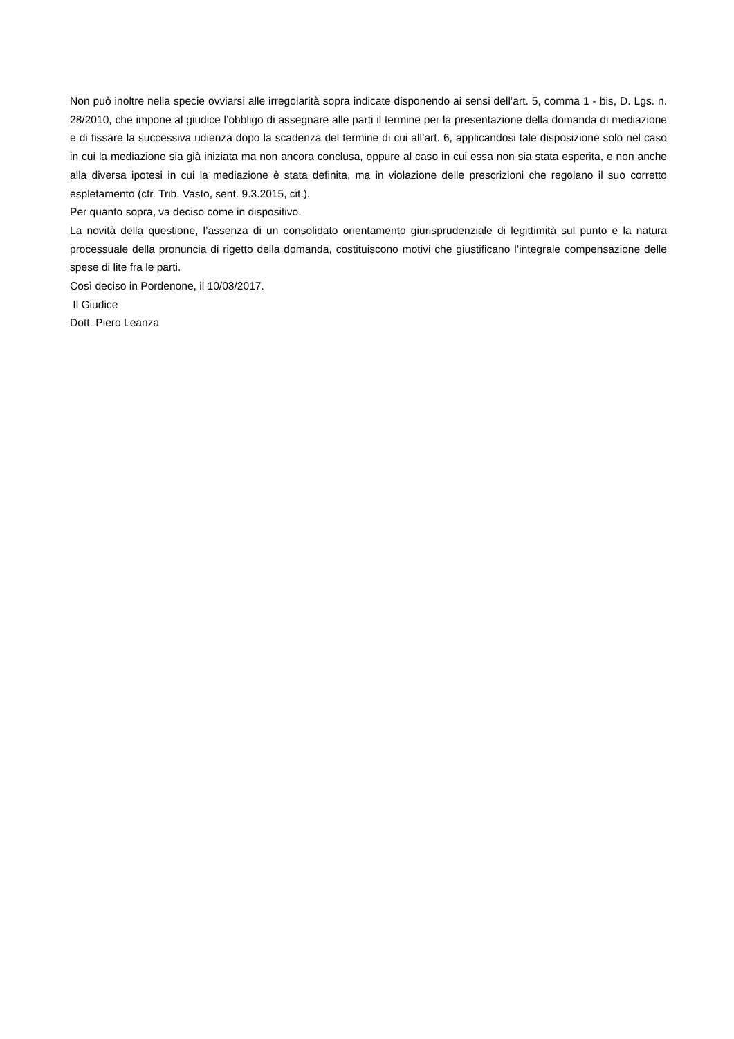Non può inoltre nella specie ovviarsi alle irregolarità sopra indicate disponendo ai sensi dell’art. 5, comma 1 - bis, D. Lgs. n. 28/2010, che impone al giudice l’obbligo di assegnare alle parti il termine per la presentazione della domanda di mediazione e di fissare la successiva udienza dopo la scadenza del termine di cui all’art. 6, applicandosi tale disposizione solo nel caso in cui la mediazione sia già iniziata ma non ancora conclusa, oppure al caso in cui essa non sia stata esperita, e non anche alla diversa ipotesi in cui la mediazione è stata definita, ma in violazione delle prescrizioni che regolano il suo corretto espletamento (cfr. Trib. Vasto, sent. 9.3.2015, cit.).
Per quanto sopra, va deciso come in dispositivo.
La novità della questione, l’assenza di un consolidato orientamento giurisprudenziale di legittimità sul punto e la natura processuale della pronuncia di rigetto della domanda, costituiscono motivi che giustificano l’integrale compensazione delle spese di lite fra le parti.
Così deciso in Pordenone, il 10/03/2017.
Il Giudice
Dott. Piero Leanza